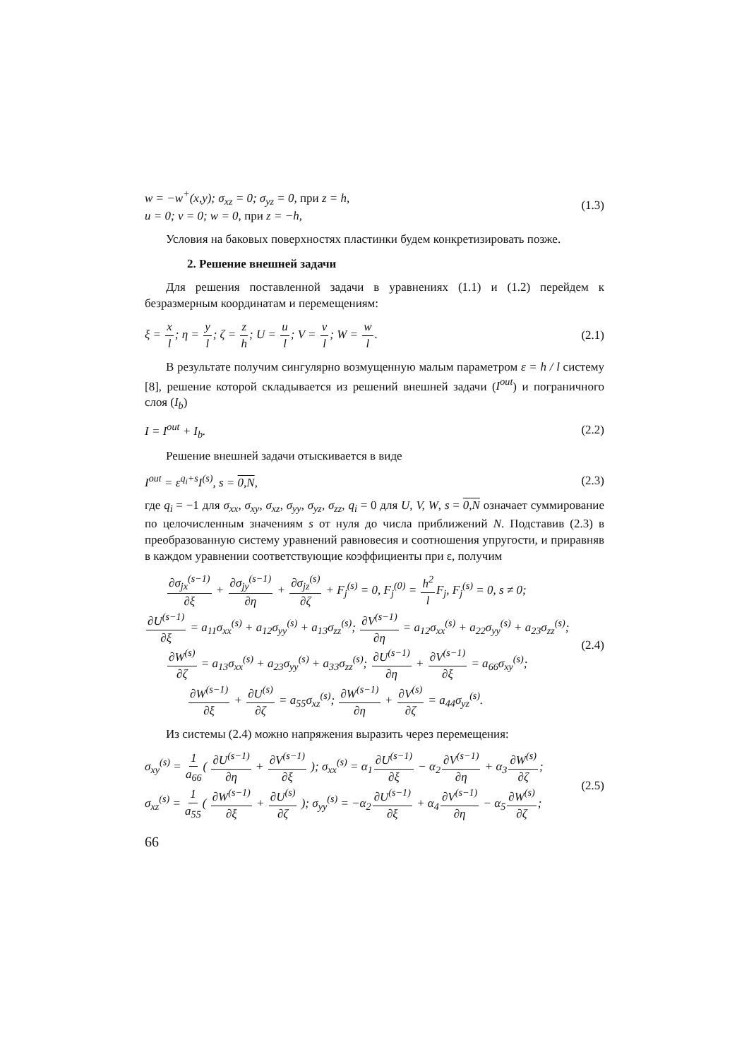w = −w<sup>+</sup>(x,y); σ<sub>xz</sub> = 0; σ<sub>yz</sub> = 0, при z = h,
u = 0; v = 0; w = 0, при z = −h, (1.3)
Условия на баковых поверхностях пластинки будем конкретизировать позже.
2. Решение внешней задачи
Для решения поставленной задачи в уравнениях (1.1) и (1.2) перейдем к безразмерным координатам и перемещениям:
ξ = x l; η = y l; ζ = z h; U = u l; V = v l; W = w l. (2.1)
В результате получим сингулярно возмущенную малым параметром ε = h / l систему [8], решение которой складывается из решений внешней задачи (I<sup>out</sup>) и пограничного слоя (I<sub>b</sub>)
I = I<sup>out</sup> + I<sub>b</sub>. (2.2)
Решение внешней задачи отыскивается в виде
I<sup>out</sup> = ε<sup>q<sub>i</sub>+s</sup>I<sup>(s)</sup>, s = 0,N, (2.3)
где q<sub>i</sub> = −1 для σ<sub>xx</sub>, σ<sub>xy</sub>, σ<sub>xz</sub>, σ<sub>yy</sub>, σ<sub>yz</sub>, σ<sub>zz</sub>, q<sub>i</sub> = 0 для U, V, W, s = 0,N означает суммирование по целочисленным значениям s от нуля до числа приближений N. Подставив (2.3) в преобразованную систему уравнений равновесия и соотношения упругости, и приравняв в каждом уравнении соответствующие коэффициенты при ε, получим
∂σ<sub>jx</sub><sup>(s−1)</sup> ∂ξ + ∂σ<sub>jy</sub><sup>(s−1)</sup> ∂η + ∂σ<sub>jz</sub><sup>(s)</sup> ∂ζ + F<sub>j</sub><sup>(s)</sup> = 0, F<sub>j</sub><sup>(0)</sup> = h<sup>2</sup> l F<sub>j</sub>, F<sub>j</sub><sup>(s)</sup> = 0, s ≠ 0;
∂U<sup>(s−1)</sup> ∂ξ = a<sub>11</sub>σ<sub>xx</sub><sup>(s)</sup> + a<sub>12</sub>σ<sub>yy</sub><sup>(s)</sup> + a<sub>13</sub>σ<sub>zz</sub><sup>(s)</sup>; ∂V<sup>(s−1)</sup> ∂η = a<sub>12</sub>σ<sub>xx</sub><sup>(s)</sup> + a<sub>22</sub>σ<sub>yy</sub><sup>(s)</sup> + a<sub>23</sub>σ<sub>zz</sub><sup>(s)</sup>;
∂W<sup>(s)</sup> ∂ζ = a<sub>13</sub>σ<sub>xx</sub><sup>(s)</sup> + a<sub>23</sub>σ<sub>yy</sub><sup>(s)</sup> + a<sub>33</sub>σ<sub>zz</sub><sup>(s)</sup>; ∂U<sup>(s−1)</sup> ∂η + ∂V<sup>(s−1)</sup> ∂ξ = a<sub>66</sub>σ<sub>xy</sub><sup>(s)</sup>;
∂W<sup>(s−1)</sup> ∂ξ + ∂U<sup>(s)</sup> ∂ζ = a<sub>55</sub>σ<sub>xz</sub><sup>(s)</sup>; ∂W<sup>(s−1)</sup> ∂η + ∂V<sup>(s)</sup> ∂ζ = a<sub>44</sub>σ<sub>yz</sub><sup>(s)</sup>. (2.4)
Из системы (2.4) можно напряжения выразить через перемещения:
σ<sub>xy</sub><sup>(s)</sup> = 1 a<sub>66</sub>( ∂U<sup>(s−1)</sup> ∂η + ∂V<sup>(s−1)</sup> ∂ξ ); σ<sub>xx</sub><sup>(s)</sup> = α<sub>1</sub>∂U<sup>(s−1)</sup> ∂ξ − α<sub>2</sub>∂V<sup>(s−1)</sup> ∂η + α<sub>3</sub>∂W<sup>(s)</sup> ∂ζ;
σ<sub>xz</sub><sup>(s)</sup> = 1 a<sub>55</sub>( ∂W<sup>(s−1)</sup> ∂ξ + ∂U<sup>(s)</sup> ∂ζ ); σ<sub>yy</sub><sup>(s)</sup> = −α<sub>2</sub>∂U<sup>(s−1)</sup> ∂ξ + α<sub>4</sub>∂V<sup>(s−1)</sup> ∂η − α<sub>5</sub>∂W<sup>(s)</sup> ∂ζ; (2.5)
66